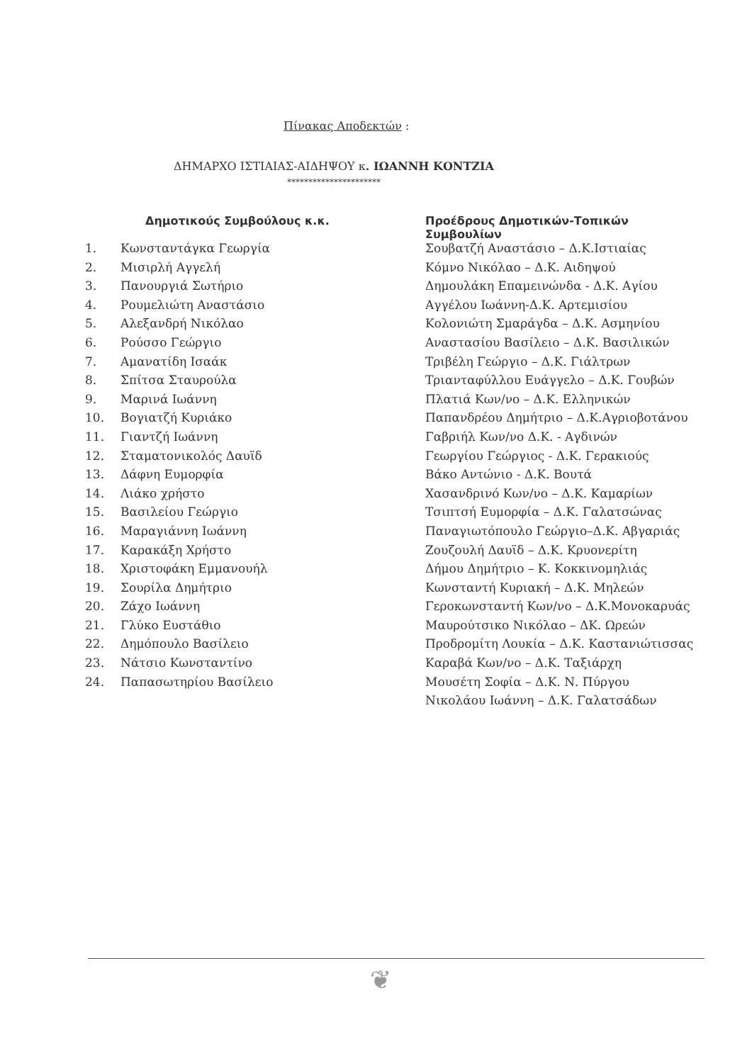Πίνακας Αποδεκτών :
ΔΗΜΑΡΧΟ ΙΣΤΙΑΙΑΣ-ΑΙΔΗΨΟΥ κ. ΙΩΑΝΝΗ ΚΟΝΤΖΙΑ
**********************
| | Δημοτικούς Συμβούλους κ.κ. | Προέδρους Δημοτικών-Τοπικών Συμβουλίων |
| --- | --- | --- |
| 1. | Κωνσταντάγκα Γεωργία | Σουβατζή Αναστάσιο – Δ.Κ.Ιστιαίας |
| 2. | Μισιρλή Αγγελή | Κόμνο Νικόλαο – Δ.Κ. Αιδηψού |
| 3. | Πανουργιά Σωτήριο | Δημουλάκη Επαμεινώνδα - Δ.Κ. Αγίου |
| 4. | Ρουμελιώτη Αναστάσιο | Αγγέλου Ιωάννη-Δ.Κ. Αρτεμισίου |
| 5. | Αλεξανδρή Νικόλαο | Κολονιώτη Σμαράγδα – Δ.Κ. Ασμηνίου |
| 6. | Ρούσσο Γεώργιο | Αναστασίου Βασίλειο – Δ.Κ. Βασιλικών |
| 7. | Αμανατίδη Ισαάκ | Τριβέλη Γεώργιο – Δ.Κ. Γιάλτρων |
| 8. | Σπίτσα Σταυρούλα | Τριανταφύλλου Ευάγγελο – Δ.Κ. Γουβών |
| 9. | Μαρινά Ιωάννη | Πλατιά Κων/νο – Δ.Κ. Ελληνικών |
| 10. | Βογιατζή Κυριάκο | Παπανδρέου Δημήτριο – Δ.Κ.Αγριοβοτάνου |
| 11. | Γιαντζή Ιωάννη | Γαβριήλ Κων/νο Δ.Κ. - Αγδινών |
| 12. | Σταματονικολός Δαυϊδ | Γεωργίου Γεώργιος - Δ.Κ. Γερακιούς |
| 13. | Δάφνη Ευμορφία | Βάκο Αντώνιο - Δ.Κ. Βουτά |
| 14. | Λιάκο χρήστο | Χασανδρινό Κων/νο – Δ.Κ. Καμαρίων |
| 15. | Βασιλείου Γεώργιο | Τσιπτσή Ευμορφία – Δ.Κ. Γαλατσώνας |
| 16. | Μαραγιάννη Ιωάννη | Παναγιωτόπουλο Γεώργιο–Δ.Κ. Αβγαριάς |
| 17. | Καρακάξη Χρήστο | Ζουζουλή Δαυϊδ – Δ.Κ. Κρυονερίτη |
| 18. | Χριστοφάκη Εμμανουήλ | Δήμου Δημήτριο – Κ. Κοκκινομηλιάς |
| 19. | Σουρίλα Δημήτριο | Κωνσταντή Κυριακή – Δ.Κ. Μηλεών |
| 20. | Ζάχο Ιωάννη | Γεροκωνσταντή Κων/νο – Δ.Κ.Μονοκαρυάς |
| 21. | Γλύκο Ευστάθιο | Μαυρούτσικο Νικόλαο – ΔΚ. Ωρεών |
| 22. | Δημόπουλο Βασίλειο | Προδρομίτη Λουκία – Δ.Κ. Καστανιώτισσας |
| 23. | Νάτσιο Κωνσταντίνο | Καραβά Κων/νο – Δ.Κ. Ταξιάρχη |
| 24. | Παπασωτηρίου Βασίλειο | Μουσέτη Σοφία – Δ.Κ. Ν. Πύργου |
| | | Νικολάου Ιωάννη – Δ.Κ. Γαλατσάδων |
❦